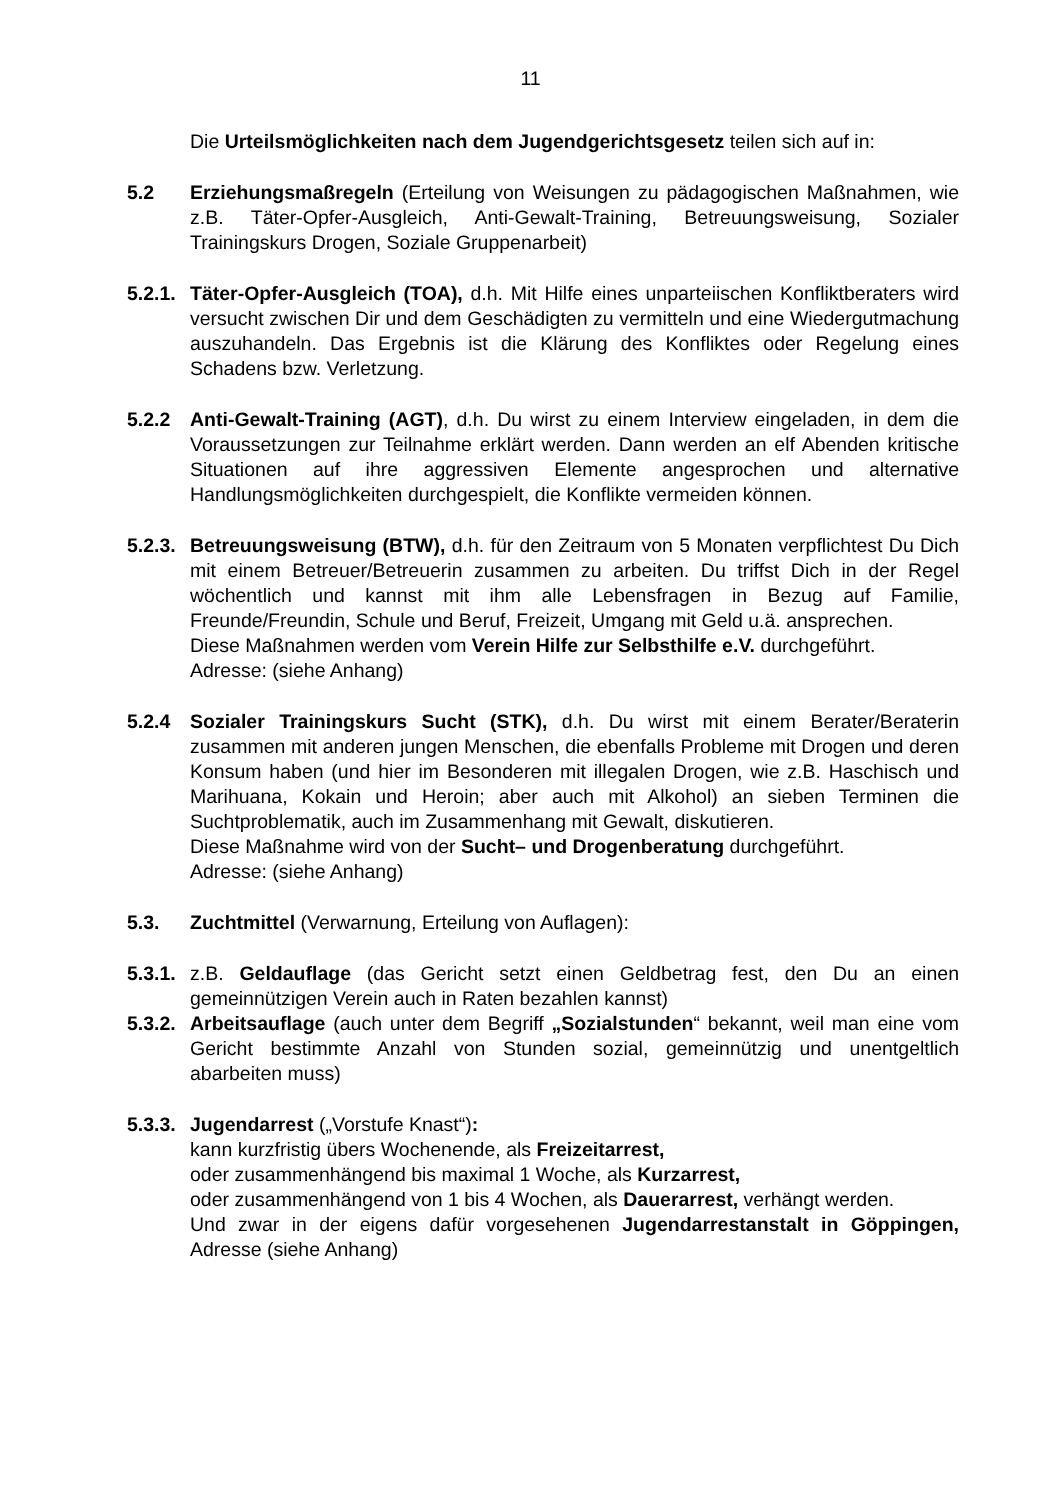11
Die Urteilsmöglichkeiten nach dem Jugendgerichtsgesetz teilen sich auf in:
5.2 Erziehungsmaßregeln (Erteilung von Weisungen zu pädagogischen Maßnahmen, wie z.B. Täter-Opfer-Ausgleich, Anti-Gewalt-Training, Betreuungsweisung, Sozialer Trainingskurs Drogen, Soziale Gruppenarbeit)
5.2.1.
Täter-Opfer-Ausgleich (TOA), d.h. Mit Hilfe eines unparteiischen Konfliktberaters wird versucht zwischen Dir und dem Geschädigten zu vermitteln und eine Wiedergutmachung auszuhandeln. Das Ergebnis ist die Klärung des Konfliktes oder Regelung eines Schadens bzw. Verletzung.
5.2.2 Anti-Gewalt-Training (AGT), d.h. Du wirst zu einem Interview eingeladen, in dem die Voraussetzungen zur Teilnahme erklärt werden. Dann werden an elf Abenden kritische Situationen auf ihre aggressiven Elemente angesprochen und alternative Handlungsmöglichkeiten durchgespielt, die Konflikte vermeiden können.
5.2.3.
Betreuungsweisung (BTW), d.h. für den Zeitraum von 5 Monaten verpflichtest Du Dich mit einem Betreuer/Betreuerin zusammen zu arbeiten. Du triffst Dich in der Regel wöchentlich und kannst mit ihm alle Lebensfragen in Bezug auf Familie, Freunde/Freundin, Schule und Beruf, Freizeit, Umgang mit Geld u.ä. ansprechen.
Diese Maßnahmen werden vom Verein Hilfe zur Selbsthilfe e.V. durchgeführt.
Adresse: (siehe Anhang)
5.2.4 Sozialer Trainingskurs Sucht (STK), d.h. Du wirst mit einem Berater/Beraterin zusammen mit anderen jungen Menschen, die ebenfalls Probleme mit Drogen und deren Konsum haben (und hier im Besonderen mit illegalen Drogen, wie z.B. Haschisch und Marihuana, Kokain und Heroin; aber auch mit Alkohol) an sieben Terminen die Suchtproblematik, auch im Zusammenhang mit Gewalt, diskutieren.
Diese Maßnahme wird von der Sucht– und Drogenberatung durchgeführt.
Adresse: (siehe Anhang)
5.3. Zuchtmittel (Verwarnung, Erteilung von Auflagen):
5.3.1.
z.B. Geldauflage (das Gericht setzt einen Geldbetrag fest, den Du an einen gemeinnützigen Verein auch in Raten bezahlen kannst)
5.3.2.
Arbeitsauflage (auch unter dem Begriff „Sozialstunden“ bekannt, weil man eine vom Gericht bestimmte Anzahl von Stunden sozial, gemeinnützig und unentgeltlich abarbeiten muss)
5.3.3.
Jugendarrest („Vorstufe Knast“):
kann kurzfristig übers Wochenende, als Freizeitarrest,
oder zusammenhängend bis maximal 1 Woche, als Kurzarrest,
oder zusammenhängend von 1 bis 4 Wochen, als Dauerarrest, verhängt werden.
Und zwar in der eigens dafür vorgesehenen Jugendarrestanstalt in Göppingen, Adresse (siehe Anhang)